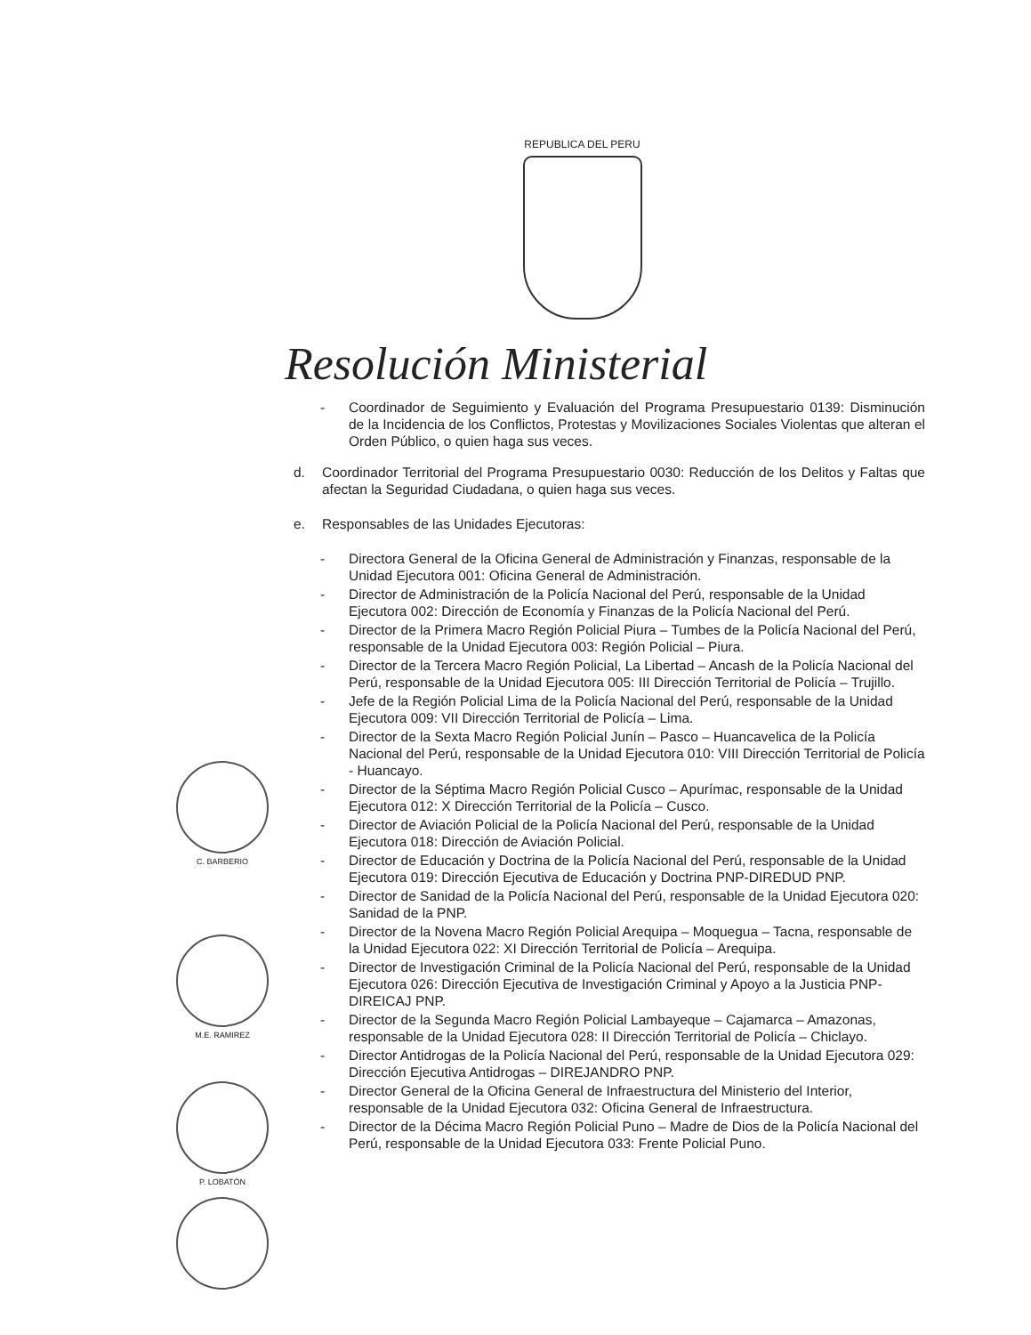REPUBLICA DEL PERU
Resolución Ministerial
- Coordinador de Seguimiento y Evaluación del Programa Presupuestario 0139: Disminución de la Incidencia de los Conflictos, Protestas y Movilizaciones Sociales Violentas que alteran el Orden Público, o quien haga sus veces.
d. Coordinador Territorial del Programa Presupuestario 0030: Reducción de los Delitos y Faltas que afectan la Seguridad Ciudadana, o quien haga sus veces.
e. Responsables de las Unidades Ejecutoras:
- Directora General de la Oficina General de Administración y Finanzas, responsable de la Unidad Ejecutora 001: Oficina General de Administración.
- Director de Administración de la Policía Nacional del Perú, responsable de la Unidad Ejecutora 002: Dirección de Economía y Finanzas de la Policía Nacional del Perú.
- Director de la Primera Macro Región Policial Piura – Tumbes de la Policía Nacional del Perú, responsable de la Unidad Ejecutora 003: Región Policial – Piura.
- Director de la Tercera Macro Región Policial, La Libertad – Ancash de la Policía Nacional del Perú, responsable de la Unidad Ejecutora 005: III Dirección Territorial de Policía – Trujillo.
- Jefe de la Región Policial Lima de la Policía Nacional del Perú, responsable de la Unidad Ejecutora 009: VII Dirección Territorial de Policía – Lima.
- Director de la Sexta Macro Región Policial Junín – Pasco – Huancavelica de la Policía Nacional del Perú, responsable de la Unidad Ejecutora 010: VIII Dirección Territorial de Policía - Huancayo.
- Director de la Séptima Macro Región Policial Cusco – Apurímac, responsable de la Unidad Ejecutora 012: X Dirección Territorial de la Policía – Cusco.
- Director de Aviación Policial de la Policía Nacional del Perú, responsable de la Unidad Ejecutora 018: Dirección de Aviación Policial.
- Director de Educación y Doctrina de la Policía Nacional del Perú, responsable de la Unidad Ejecutora 019: Dirección Ejecutiva de Educación y Doctrina PNP-DIREDUD PNP.
- Director de Sanidad de la Policía Nacional del Perú, responsable de la Unidad Ejecutora 020: Sanidad de la PNP.
- Director de la Novena Macro Región Policial Arequipa – Moquegua – Tacna, responsable de la Unidad Ejecutora 022: XI Dirección Territorial de Policía – Arequipa.
- Director de Investigación Criminal de la Policía Nacional del Perú, responsable de la Unidad Ejecutora 026: Dirección Ejecutiva de Investigación Criminal y Apoyo a la Justicia PNP-DIREICAJ PNP.
- Director de la Segunda Macro Región Policial Lambayeque – Cajamarca – Amazonas, responsable de la Unidad Ejecutora 028: II Dirección Territorial de Policía – Chiclayo.
- Director Antidrogas de la Policía Nacional del Perú, responsable de la Unidad Ejecutora 029: Dirección Ejecutiva Antidrogas – DIREJANDRO PNP.
- Director General de la Oficina General de Infraestructura del Ministerio del Interior, responsable de la Unidad Ejecutora 032: Oficina General de Infraestructura.
- Director de la Décima Macro Región Policial Puno – Madre de Dios de la Policía Nacional del Perú, responsable de la Unidad Ejecutora 033: Frente Policial Puno.
C. BARBERIO
M.E. RAMIREZ
P. LOBATÓN